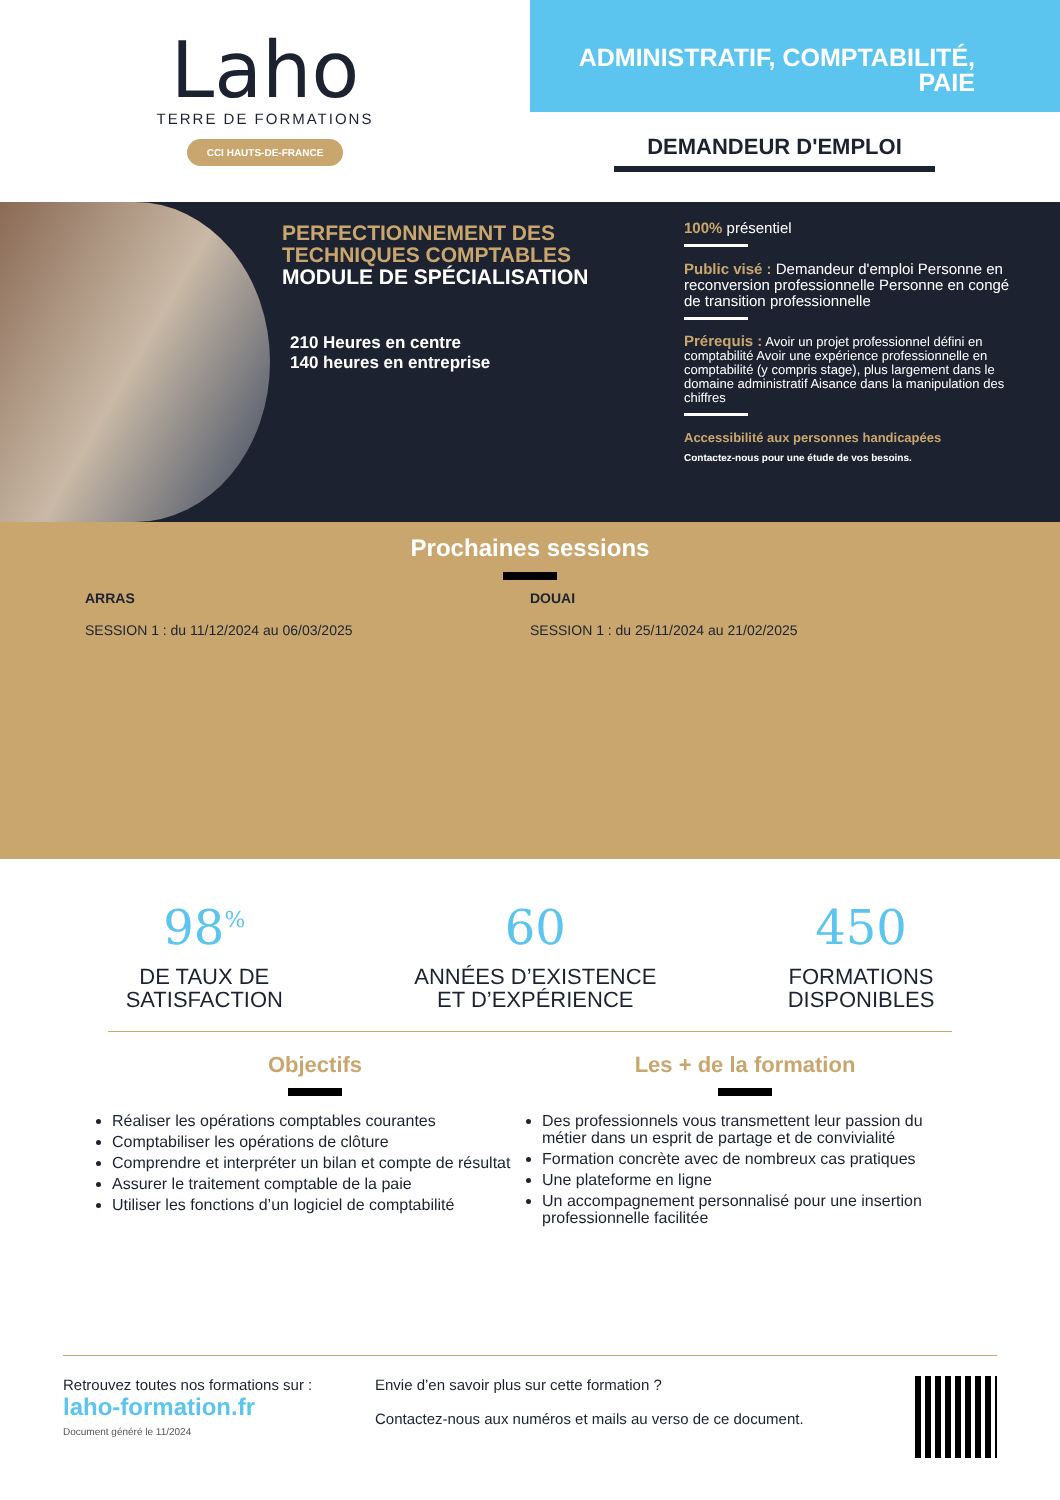Laho
TERRE DE FORMATIONS
CCI HAUTS-DE-FRANCE
ADMINISTRATIF, COMPTABILITÉ, PAIE
DEMANDEUR D'EMPLOI
PERFECTIONNEMENT DES TECHNIQUES COMPTABLES
MODULE DE SPÉCIALISATION
210 Heures en centre
140 heures en entreprise
100% présentiel
Public visé : Demandeur d'emploi Personne en reconversion professionnelle Personne en congé de transition professionnelle
Prérequis : Avoir un projet professionnel défini en comptabilité Avoir une expérience professionnelle en comptabilité (y compris stage), plus largement dans le domaine administratif Aisance dans la manipulation des chiffres
Accessibilité aux personnes handicapées
Contactez-nous pour une étude de vos besoins.
Prochaines sessions
ARRAS
SESSION 1 : du 11/12/2024 au 06/03/2025
DOUAI
SESSION 1 : du 25/11/2024 au 21/02/2025
98<sup>%</sup>
DE TAUX DE
SATISFACTION
60
ANNÉES D’EXISTENCE
ET D’EXPÉRIENCE
450
FORMATIONS
DISPONIBLES
Objectifs
Réaliser les opérations comptables courantes
Comptabiliser les opérations de clôture
Comprendre et interpréter un bilan et compte de résultat
Assurer le traitement comptable de la paie
Utiliser les fonctions d’un logiciel de comptabilité
Les + de la formation
Des professionnels vous transmettent leur passion du métier dans un esprit de partage et de convivialité
Formation concrète avec de nombreux cas pratiques
Une plateforme en ligne
Un accompagnement personnalisé pour une insertion professionnelle facilitée
Retrouvez toutes nos formations sur :
laho-formation.fr
Document généré le 11/2024
Envie d’en savoir plus sur cette formation ?
Contactez-nous aux numéros et mails au verso de ce document.